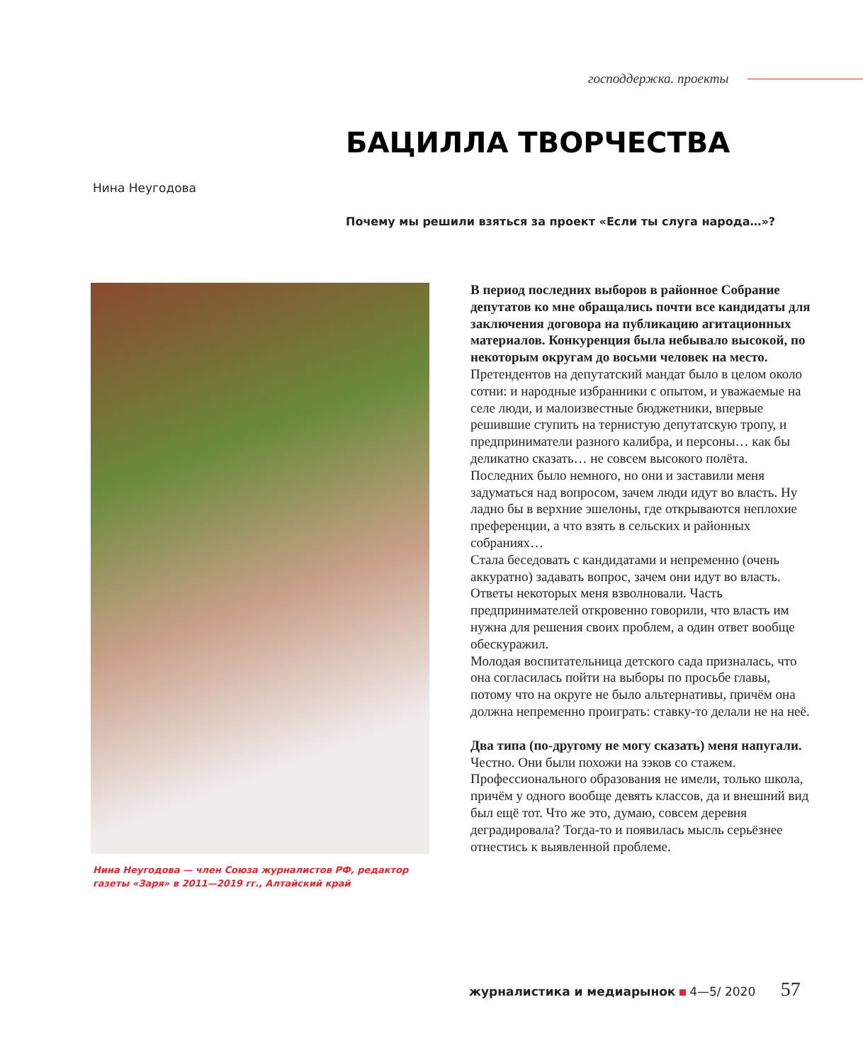господдержка. проекты
БАЦИЛЛА ТВОРЧЕСТВА
Нина Неугодова
Почему мы решили взяться за проект «Если ты слуга народа…»?
Нина Неугодова — член Союза журналистов РФ, редактор газеты «Заря» в 2011—2019 гг., Алтайский край
В период последних выборов в районное Собрание депутатов ко мне обращались почти все кандидаты для заключения договора на публикацию агитационных материалов. Конкуренция была небывало высокой, по некоторым округам до восьми человек на место.
Претендентов на депутатский мандат было в целом около сотни: и народные избранники с опытом, и уважаемые на селе люди, и малоизвестные бюджетники, впервые решившие ступить на тернистую депутатскую тропу, и предприниматели разного калибра, и персоны… как бы деликатно сказать… не совсем высокого полёта.
Последних было немного, но они и заставили меня задуматься над вопросом, зачем люди идут во власть. Ну ладно бы в верхние эшелоны, где открываются неплохие преференции, а что взять в сельских и районных собраниях…
Стала беседовать с кандидатами и непременно (очень аккуратно) задавать вопрос, зачем они идут во власть. Ответы некоторых меня взволновали. Часть предпринимателей откровенно говорили, что власть им нужна для решения своих проблем, а один ответ вообще обескуражил.
Молодая воспитательница детского сада призналась, что она согласилась пойти на выборы по просьбе главы, потому что на округе не было альтернативы, причём она должна непременно проиграть: ставку-то делали не на неё.
Два типа (по-другому не могу сказать) меня напугали. Честно. Они были похожи на зэков со стажем. Профессионального образования не имели, только школа, причём у одного вообще девять классов, да и внешний вид был ещё тот. Что же это, думаю, совсем деревня деградировала? Тогда-то и появилась мысль серьёзнее отнестись к выявленной проблеме.
журналистика и медиарынок 4—5/ 2020 57